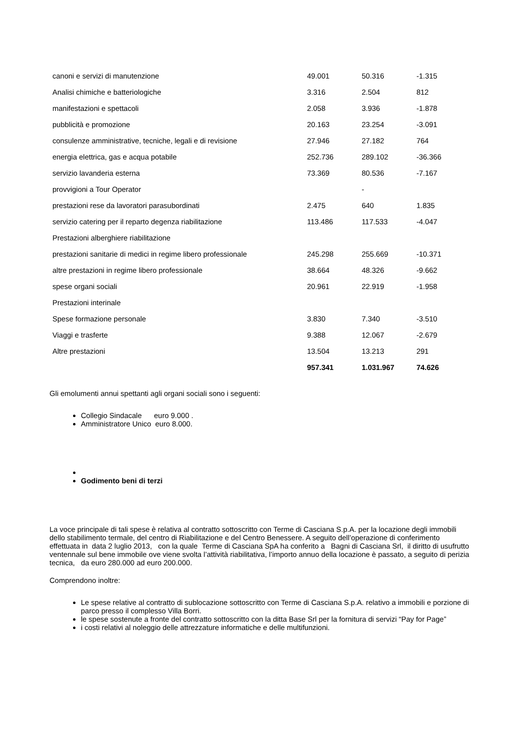| canoni e servizi di manutenzione | 49.001 | 50.316 | -1.315 |
| Analisi chimiche e batteriologiche | 3.316 | 2.504 | 812 |
| manifestazioni e spettacoli | 2.058 | 3.936 | -1.878 |
| pubblicità e promozione | 20.163 | 23.254 | -3.091 |
| consulenze amministrative, tecniche, legali e di revisione | 27.946 | 27.182 | 764 |
| energia elettrica, gas e acqua potabile | 252.736 | 289.102 | -36.366 |
| servizio lavanderia esterna | 73.369 | 80.536 | -7.167 |
| provvigioni a Tour Operator | | - | |
| prestazioni rese da lavoratori parasubordinati | 2.475 | 640 | 1.835 |
| servizio catering per il reparto degenza riabilitazione | 113.486 | 117.533 | -4.047 |
| Prestazioni alberghiere riabilitazione | | | |
| prestazioni sanitarie di medici in regime libero professionale | 245.298 | 255.669 | -10.371 |
| altre prestazioni in regime libero professionale | 38.664 | 48.326 | -9.662 |
| spese organi sociali | 20.961 | 22.919 | -1.958 |
| Prestazioni interinale | | | |
| Spese formazione personale | 3.830 | 7.340 | -3.510 |
| Viaggi e trasferte | 9.388 | 12.067 | -2.679 |
| Altre prestazioni | 13.504 | 13.213 | 291 |
| | 957.341 | 1.031.967 | 74.626 |
Gli emolumenti annui spettanti agli organi sociali sono i seguenti:
Collegio Sindacale euro 9.000 .
Amministratore Unico euro 8.000.
Godimento beni di terzi
La voce principale di tali spese è relativa al contratto sottoscritto con Terme di Casciana S.p.A. per la locazione degli immobili dello stabilimento termale, del centro di Riabilitazione e del Centro Benessere. A seguito dell’operazione di conferimento effettuata in data 2 luglio 2013, con la quale Terme di Casciana SpA ha conferito a Bagni di Casciana Srl, il diritto di usufrutto ventennale sul bene immobile ove viene svolta l’attività riabilitativa, l’importo annuo della locazione è passato, a seguito di perizia tecnica, da euro 280.000 ad euro 200.000.
Comprendono inoltre:
Le spese relative al contratto di sublocazione sottoscritto con Terme di Casciana S.p.A. relativo a immobili e porzione di parco presso il complesso Villa Borri.
le spese sostenute a fronte del contratto sottoscritto con la ditta Base Srl per la fornitura di servizi “Pay for Page”
i costi relativi al noleggio delle attrezzature informatiche e delle multifunzioni.